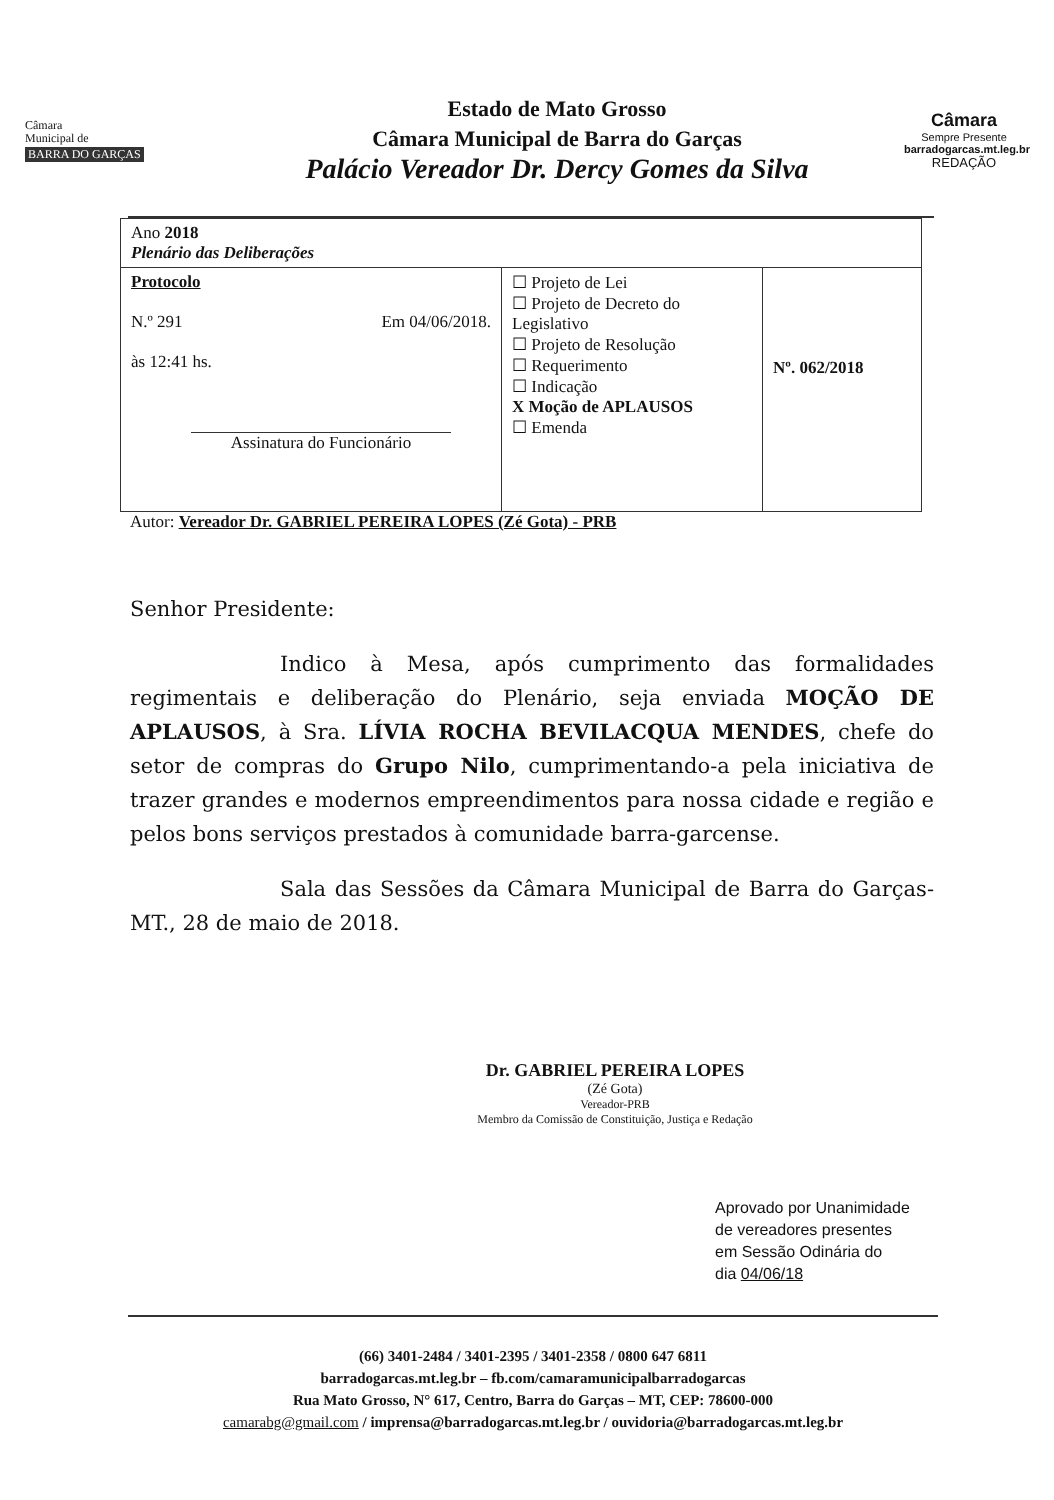Câmara
Municipal de
BARRA DO GARÇAS
Estado de Mato Grosso
Câmara Municipal de Barra do Garças
Palácio Vereador Dr. Dercy Gomes da Silva
Câmara
Sempre Presente
barradogarcas.mt.leg.br
REDAÇÃO
| Ano 2018 Plenário das Deliberações | | |
| Protocolo N.º 291 Em 04/06/2018. às 12:41 hs. Assinatura do Funcionário | ☐ Projeto de Lei ☐ Projeto de Decreto do Legislativo ☐ Projeto de Resolução ☐ Requerimento ☐ Indicação X Moção de APLAUSOS ☐ Emenda | Nº. 062/2018 |
Autor: Vereador Dr. GABRIEL PEREIRA LOPES (Zé Gota) - PRB
Senhor Presidente:
Indico à Mesa, após cumprimento das formalidades regimentais e deliberação do Plenário, seja enviada MOÇÃO DE APLAUSOS, à Sra. LÍVIA ROCHA BEVILACQUA MENDES, chefe do setor de compras do Grupo Nilo, cumprimentando-a pela iniciativa de trazer grandes e modernos empreendimentos para nossa cidade e região e pelos bons serviços prestados à comunidade barra-garcense.
Sala das Sessões da Câmara Municipal de Barra do Garças-MT., 28 de maio de 2018.
Dr. GABRIEL PEREIRA LOPES
(Zé Gota)
Vereador-PRB
Membro da Comissão de Constituição, Justiça e Redação
Aprovado por Unanimidade
de vereadores presentes
em Sessão Odinária do
dia 04/06/18
(66) 3401-2484 / 3401-2395 / 3401-2358 / 0800 647 6811
barradogarcas.mt.leg.br – fb.com/camaramunicipalbarradogarcas
Rua Mato Grosso, N° 617, Centro, Barra do Garças – MT, CEP: 78600-000
camarabg@gmail.com / imprensa@barradogarcas.mt.leg.br / ouvidoria@barradogarcas.mt.leg.br